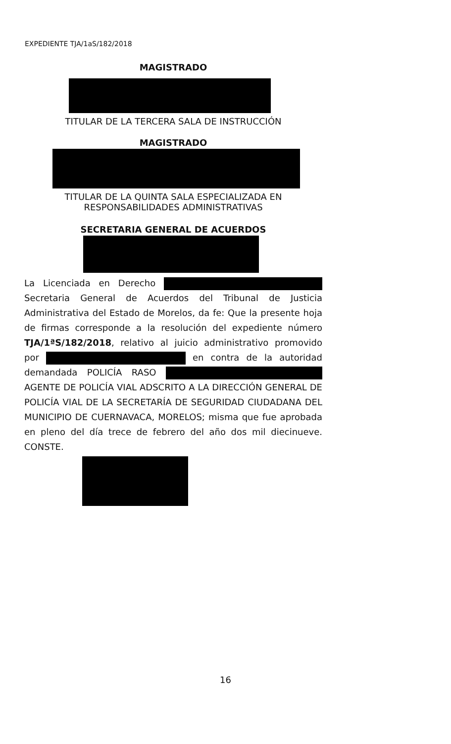EXPEDIENTE TJA/1aS/182/2018
MAGISTRADO
TITULAR DE LA TERCERA SALA DE INSTRUCCIÓN
MAGISTRADO
TITULAR DE LA QUINTA SALA ESPECIALIZADA EN
RESPONSABILIDADES ADMINISTRATIVAS
SECRETARIA GENERAL DE ACUERDOS
La Licenciada en Derecho Secretaria General de Acuerdos del Tribunal de Justicia Administrativa del Estado de Morelos, da fe: Que la presente hoja de firmas corresponde a la resolución del expediente número TJA/1ªS/182/2018, relativo al juicio administrativo promovido por en contra de la autoridad demandada POLICÍA RASO AGENTE DE POLICÍA VIAL ADSCRITO A LA DIRECCIÓN GENERAL DE POLICÍA VIAL DE LA SECRETARÍA DE SEGURIDAD CIUDADANA DEL MUNICIPIO DE CUERNAVACA, MORELOS; misma que fue aprobada en pleno del día trece de febrero del año dos mil diecinueve. CONSTE.
16